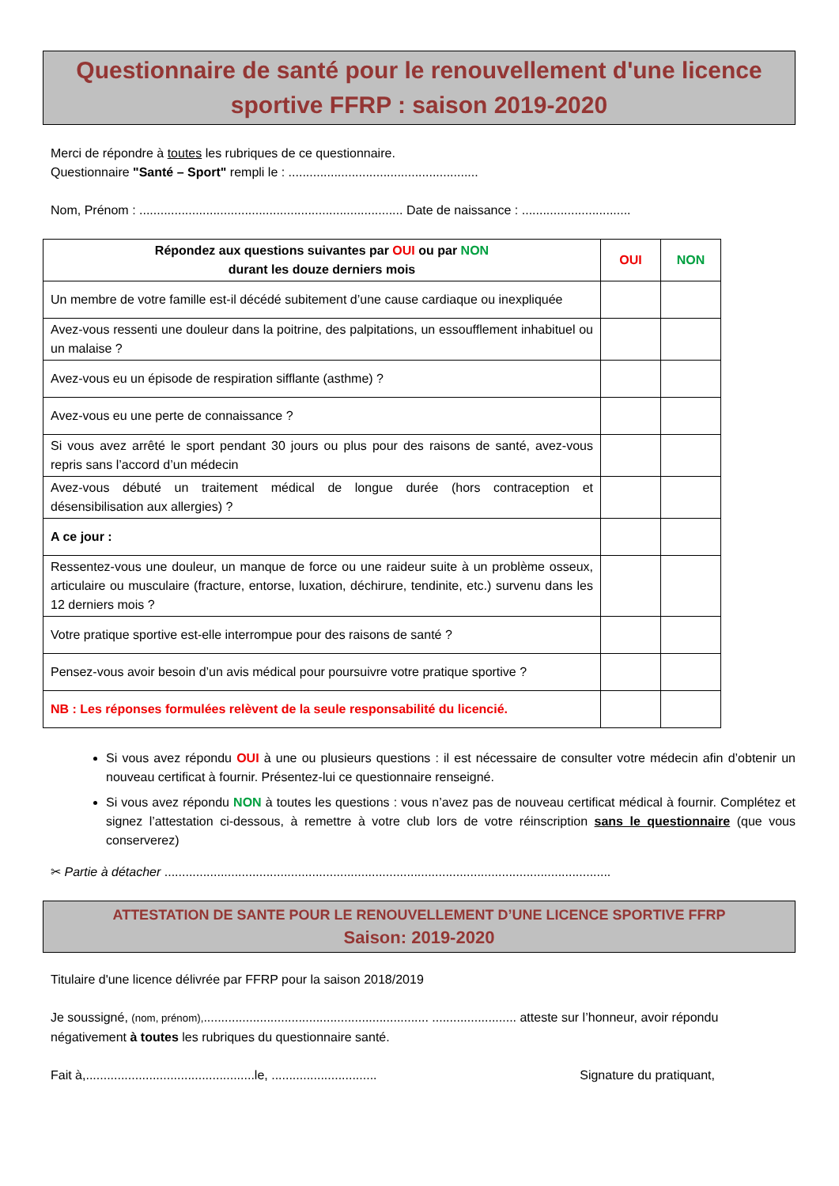Questionnaire de santé pour le renouvellement d'une licence sportive FFRP : saison 2019-2020
Merci de répondre à toutes les rubriques de ce questionnaire.
Questionnaire "Santé – Sport" rempli le : ......................................................
Nom, Prénom : ........................................................................... Date de naissance : ...............................
| Répondez aux questions suivantes par OUI ou par NON durant les douze derniers mois | OUI | NON |
| --- | --- | --- |
| Un membre de votre famille est-il décédé subitement d’une cause cardiaque ou inexpliquée | | |
| Avez-vous ressenti une douleur dans la poitrine, des palpitations, un essoufflement inhabituel ou un malaise ? | | |
| Avez-vous eu un épisode de respiration sifflante (asthme) ? | | |
| Avez-vous eu une perte de connaissance ? | | |
| Si vous avez arrêté le sport pendant 30 jours ou plus pour des raisons de santé, avez-vous repris sans l’accord d’un médecin | | |
| Avez-vous débuté un traitement médical de longue durée (hors contraception et désensibilisation aux allergies) ? | | |
| A ce jour : | | |
| Ressentez-vous une douleur, un manque de force ou une raideur suite à un problème osseux, articulaire ou musculaire (fracture, entorse, luxation, déchirure, tendinite, etc.) survenu dans les 12 derniers mois ? | | |
| Votre pratique sportive est-elle interrompue pour des raisons de santé ? | | |
| Pensez-vous avoir besoin d’un avis médical pour poursuivre votre pratique sportive ? | | |
| NB : Les réponses formulées relèvent de la seule responsabilité du licencié. | | |
Si vous avez répondu OUI à une ou plusieurs questions : il est nécessaire de consulter votre médecin afin d’obtenir un nouveau certificat à fournir. Présentez-lui ce questionnaire renseigné.
Si vous avez répondu NON à toutes les questions : vous n’avez pas de nouveau certificat médical à fournir. Complétez et signez l’attestation ci-dessous, à remettre à votre club lors de votre réinscription sans le questionnaire (que vous conserverez)
✂ Partie à détacher ...............................................................................................................................
ATTESTATION DE SANTE POUR LE RENOUVELLEMENT D’UNE LICENCE SPORTIVE FFRP
Saison: 2019-2020
Titulaire d'une licence délivrée par FFRP pour la saison 2018/2019
Je soussigné, (nom, prénom),................................................................ ........................ atteste sur l’honneur, avoir répondu négativement à toutes les rubriques du questionnaire santé.
Fait à,................................................le, .............................. Signature du pratiquant,